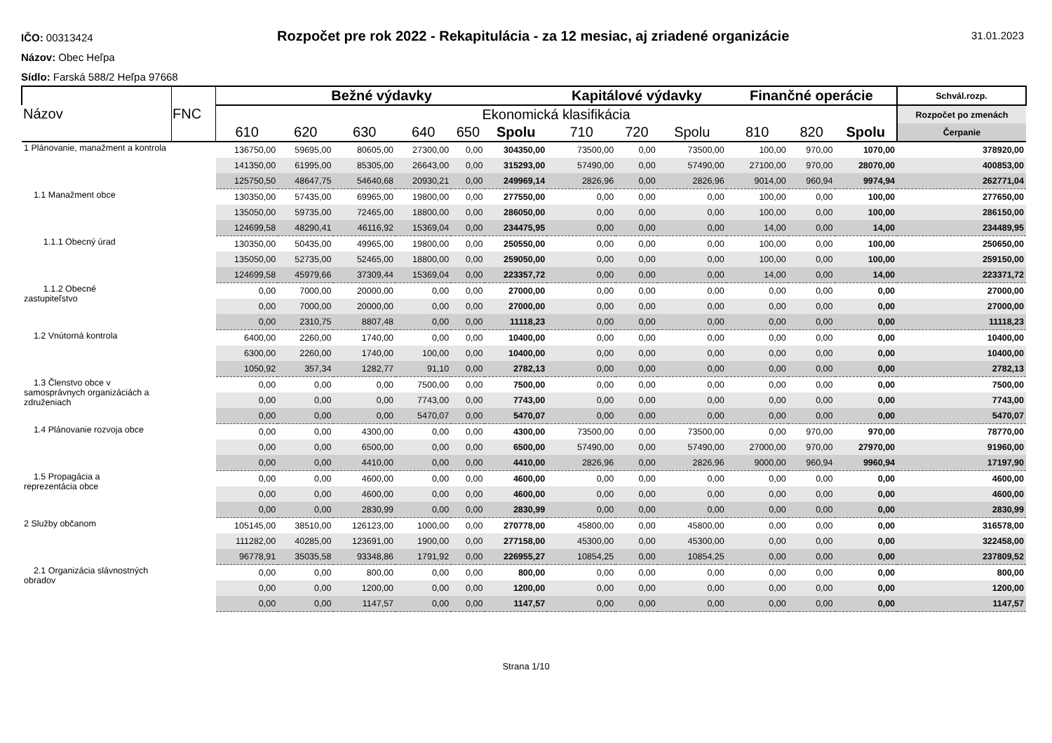IČO: 00313424
Názov: Obec Heľpa
Sídlo: Farská 588/2 Heľpa 97668
Rozpočet pre rok 2022 - Rekapitulácia - za 12 mesiac, aj zriadené organizácie
31.01.2023
| Názov | FNC | Bežné výdavky | | | | | | Kapitálové výdavky | | | Finančné operácie | | | Schvál.rozp. |
| --- | --- | --- | --- | --- | --- | --- | --- | --- | --- | --- | --- | --- | --- | --- |
| | | Ekonomická klasifikácia | | | | | | | | | | | | Rozpočet po zmenách |
| | | 610 | 620 | 630 | 640 | 650 | Spolu | 710 | 720 | Spolu | 810 | 820 | Spolu | Čerpanie |
| 1 Plánovanie, manažment a kontrola | | 136750,00 | 59695,00 | 80605,00 | 27300,00 | 0,00 | 304350,00 | 73500,00 | 0,00 | 73500,00 | 100,00 | 970,00 | 1070,00 | 378920,00 |
| | | 141350,00 | 61995,00 | 85305,00 | 26643,00 | 0,00 | 315293,00 | 57490,00 | 0,00 | 57490,00 | 27100,00 | 970,00 | 28070,00 | 400853,00 |
| | | 125750,50 | 48647,75 | 54640,68 | 20930,21 | 0,00 | 249969,14 | 2826,96 | 0,00 | 2826,96 | 9014,00 | 960,94 | 9974,94 | 262771,04 |
| 1.1 Manažment obce | | 130350,00 | 57435,00 | 69965,00 | 19800,00 | 0,00 | 277550,00 | 0,00 | 0,00 | 0,00 | 100,00 | 0,00 | 100,00 | 277650,00 |
| | | 135050,00 | 59735,00 | 72465,00 | 18800,00 | 0,00 | 286050,00 | 0,00 | 0,00 | 0,00 | 100,00 | 0,00 | 100,00 | 286150,00 |
| | | 124699,58 | 48290,41 | 46116,92 | 15369,04 | 0,00 | 234475,95 | 0,00 | 0,00 | 0,00 | 14,00 | 0,00 | 14,00 | 234489,95 |
| 1.1.1 Obecný úrad | | 130350,00 | 50435,00 | 49965,00 | 19800,00 | 0,00 | 250550,00 | 0,00 | 0,00 | 0,00 | 100,00 | 0,00 | 100,00 | 250650,00 |
| | | 135050,00 | 52735,00 | 52465,00 | 18800,00 | 0,00 | 259050,00 | 0,00 | 0,00 | 0,00 | 100,00 | 0,00 | 100,00 | 259150,00 |
| | | 124699,58 | 45979,66 | 37309,44 | 15369,04 | 0,00 | 223357,72 | 0,00 | 0,00 | 0,00 | 14,00 | 0,00 | 14,00 | 223371,72 |
| 1.1.2 Obecné zastupiteľstvo | | 0,00 | 7000,00 | 20000,00 | 0,00 | 0,00 | 27000,00 | 0,00 | 0,00 | 0,00 | 0,00 | 0,00 | 0,00 | 27000,00 |
| | | 0,00 | 7000,00 | 20000,00 | 0,00 | 0,00 | 27000,00 | 0,00 | 0,00 | 0,00 | 0,00 | 0,00 | 0,00 | 27000,00 |
| | | 0,00 | 2310,75 | 8807,48 | 0,00 | 0,00 | 11118,23 | 0,00 | 0,00 | 0,00 | 0,00 | 0,00 | 0,00 | 11118,23 |
| 1.2 Vnútorná kontrola | | 6400,00 | 2260,00 | 1740,00 | 0,00 | 0,00 | 10400,00 | 0,00 | 0,00 | 0,00 | 0,00 | 0,00 | 0,00 | 10400,00 |
| | | 6300,00 | 2260,00 | 1740,00 | 100,00 | 0,00 | 10400,00 | 0,00 | 0,00 | 0,00 | 0,00 | 0,00 | 0,00 | 10400,00 |
| | | 1050,92 | 357,34 | 1282,77 | 91,10 | 0,00 | 2782,13 | 0,00 | 0,00 | 0,00 | 0,00 | 0,00 | 0,00 | 2782,13 |
| 1.3 Členstvo obce v samosprávnych organizáciách a združeniach | | 0,00 | 0,00 | 0,00 | 7500,00 | 0,00 | 7500,00 | 0,00 | 0,00 | 0,00 | 0,00 | 0,00 | 0,00 | 7500,00 |
| | | 0,00 | 0,00 | 0,00 | 7743,00 | 0,00 | 7743,00 | 0,00 | 0,00 | 0,00 | 0,00 | 0,00 | 0,00 | 7743,00 |
| | | 0,00 | 0,00 | 0,00 | 5470,07 | 0,00 | 5470,07 | 0,00 | 0,00 | 0,00 | 0,00 | 0,00 | 0,00 | 5470,07 |
| 1.4 Plánovanie rozvoja obce | | 0,00 | 0,00 | 4300,00 | 0,00 | 0,00 | 4300,00 | 73500,00 | 0,00 | 73500,00 | 0,00 | 970,00 | 970,00 | 78770,00 |
| | | 0,00 | 0,00 | 6500,00 | 0,00 | 0,00 | 6500,00 | 57490,00 | 0,00 | 57490,00 | 27000,00 | 970,00 | 27970,00 | 91960,00 |
| | | 0,00 | 0,00 | 4410,00 | 0,00 | 0,00 | 4410,00 | 2826,96 | 0,00 | 2826,96 | 9000,00 | 960,94 | 9960,94 | 17197,90 |
| 1.5 Propagácia a reprezentácia obce | | 0,00 | 0,00 | 4600,00 | 0,00 | 0,00 | 4600,00 | 0,00 | 0,00 | 0,00 | 0,00 | 0,00 | 0,00 | 4600,00 |
| | | 0,00 | 0,00 | 4600,00 | 0,00 | 0,00 | 4600,00 | 0,00 | 0,00 | 0,00 | 0,00 | 0,00 | 0,00 | 4600,00 |
| | | 0,00 | 0,00 | 2830,99 | 0,00 | 0,00 | 2830,99 | 0,00 | 0,00 | 0,00 | 0,00 | 0,00 | 0,00 | 2830,99 |
| 2 Služby občanom | | 105145,00 | 38510,00 | 126123,00 | 1000,00 | 0,00 | 270778,00 | 45800,00 | 0,00 | 45800,00 | 0,00 | 0,00 | 0,00 | 316578,00 |
| | | 111282,00 | 40285,00 | 123691,00 | 1900,00 | 0,00 | 277158,00 | 45300,00 | 0,00 | 45300,00 | 0,00 | 0,00 | 0,00 | 322458,00 |
| | | 96778,91 | 35035,58 | 93348,86 | 1791,92 | 0,00 | 226955,27 | 10854,25 | 0,00 | 10854,25 | 0,00 | 0,00 | 0,00 | 237809,52 |
| 2.1 Organizácia slávnostných obradov | | 0,00 | 0,00 | 800,00 | 0,00 | 0,00 | 800,00 | 0,00 | 0,00 | 0,00 | 0,00 | 0,00 | 0,00 | 800,00 |
| | | 0,00 | 0,00 | 1200,00 | 0,00 | 0,00 | 1200,00 | 0,00 | 0,00 | 0,00 | 0,00 | 0,00 | 0,00 | 1200,00 |
| | | 0,00 | 0,00 | 1147,57 | 0,00 | 0,00 | 1147,57 | 0,00 | 0,00 | 0,00 | 0,00 | 0,00 | 0,00 | 1147,57 |
Strana 1/10